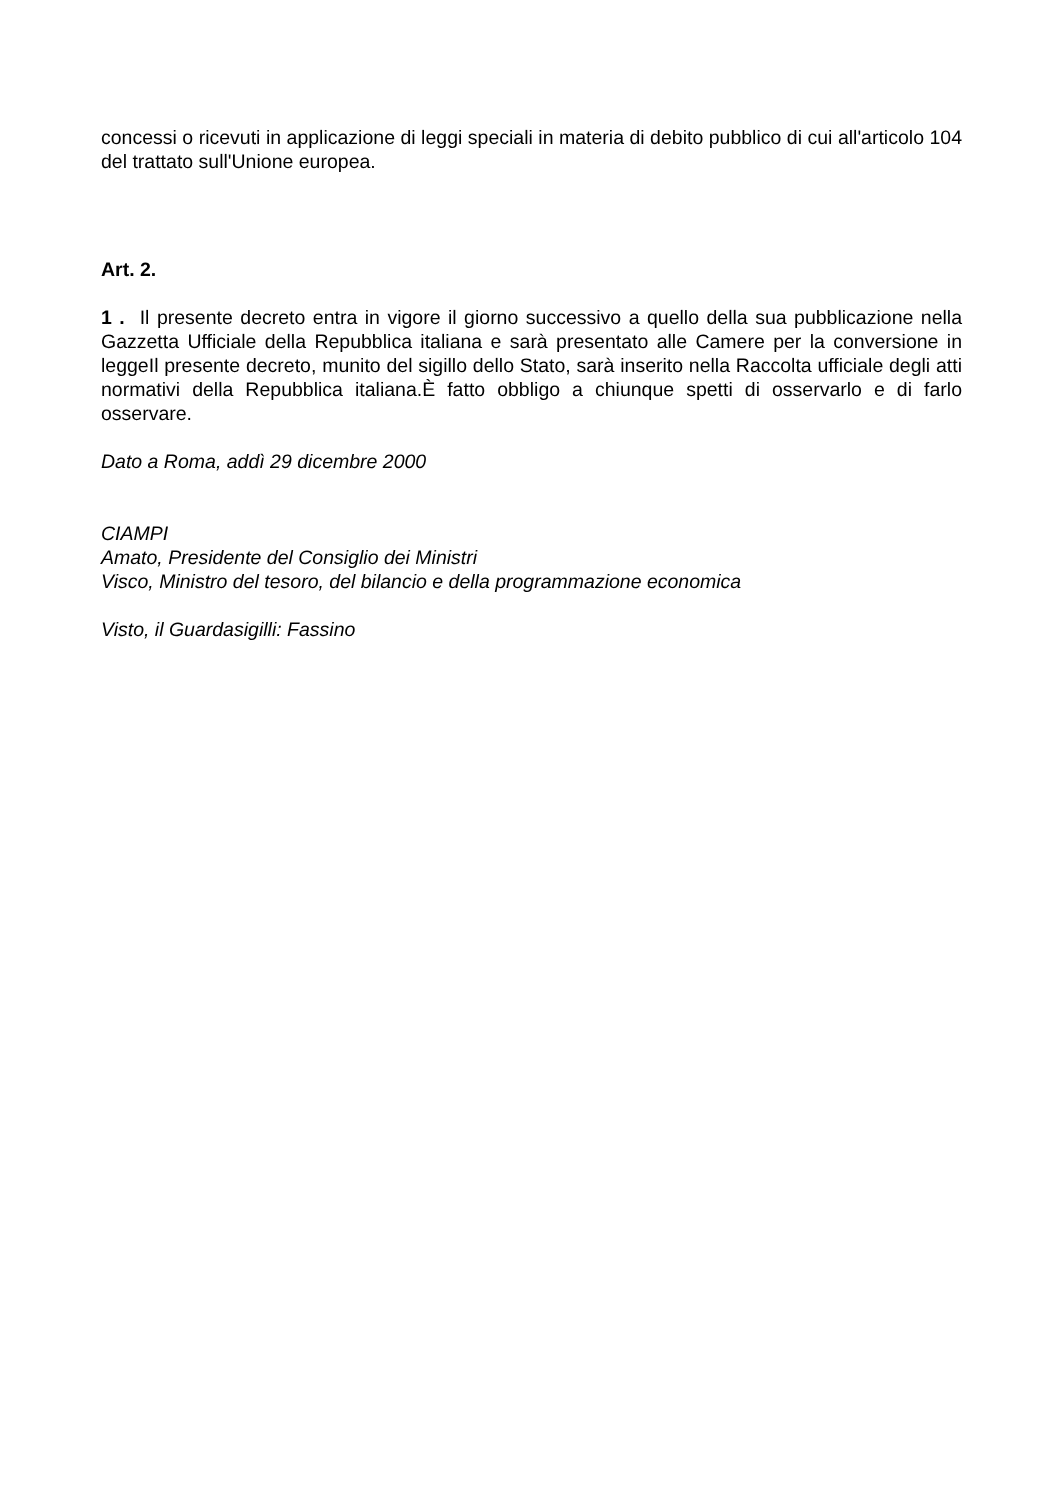concessi o ricevuti in applicazione di leggi speciali in materia di debito pubblico di cui all'articolo 104 del trattato sull'Unione europea.
Art. 2.
1 . Il presente decreto entra in vigore il giorno successivo a quello della sua pubblicazione nella Gazzetta Ufficiale della Repubblica italiana e sarà presentato alle Camere per la conversione in leggeIl presente decreto, munito del sigillo dello Stato, sarà inserito nella Raccolta ufficiale degli atti normativi della Repubblica italiana.È fatto obbligo a chiunque spetti di osservarlo e di farlo osservare.
Dato a Roma, addì 29 dicembre 2000
CIAMPI
Amato, Presidente del Consiglio dei Ministri
Visco, Ministro del tesoro, del bilancio e della programmazione economica
Visto, il Guardasigilli: Fassino